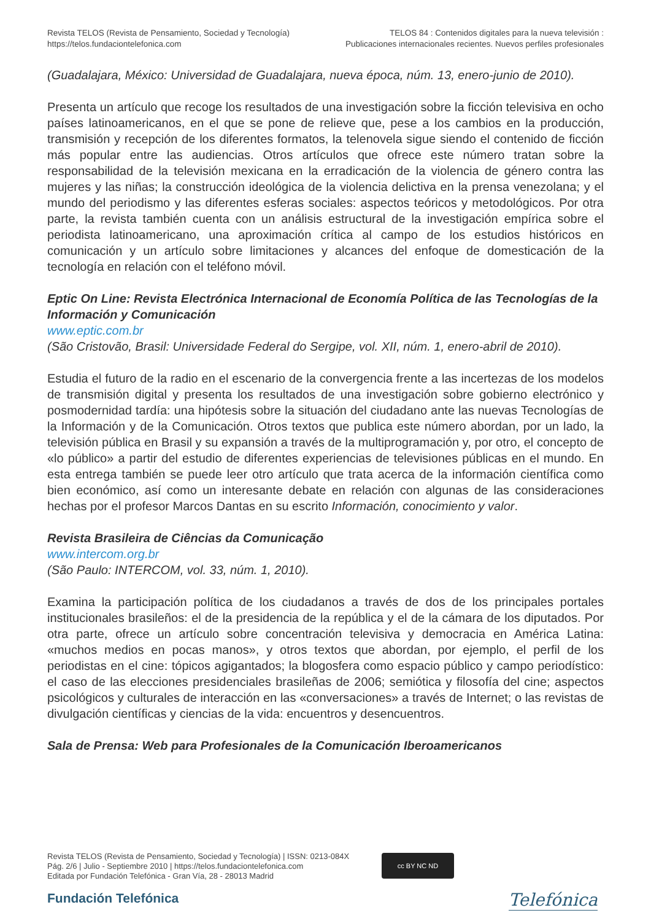Revista TELOS (Revista de Pensamiento, Sociedad y Tecnología)
https://telos.fundaciontelefonica.com
TELOS 84 : Contenidos digitales para la nueva televisión :
Publicaciones internacionales recientes. Nuevos perfiles profesionales
(Guadalajara, México: Universidad de Guadalajara, nueva época, núm. 13, enero-junio de 2010).
Presenta un artículo que recoge los resultados de una investigación sobre la ficción televisiva en ocho países latinoamericanos, en el que se pone de relieve que, pese a los cambios en la producción, transmisión y recepción de los diferentes formatos, la telenovela sigue siendo el contenido de ficción más popular entre las audiencias. Otros artículos que ofrece este número tratan sobre la responsabilidad de la televisión mexicana en la erradicación de la violencia de género contra las mujeres y las niñas; la construcción ideológica de la violencia delictiva en la prensa venezolana; y el mundo del periodismo y las diferentes esferas sociales: aspectos teóricos y metodológicos. Por otra parte, la revista también cuenta con un análisis estructural de la investigación empírica sobre el periodista latinoamericano, una aproximación crítica al campo de los estudios históricos en comunicación y un artículo sobre limitaciones y alcances del enfoque de domesticación de la tecnología en relación con el teléfono móvil.
Eptic On Line: Revista Electrónica Internacional de Economía Política de las Tecnologías de la Información y Comunicación
www.eptic.com.br
(São Cristovão, Brasil: Universidade Federal do Sergipe, vol. XII, núm. 1, enero-abril de 2010).
Estudia el futuro de la radio en el escenario de la convergencia frente a las incertezas de los modelos de transmisión digital y presenta los resultados de una investigación sobre gobierno electrónico y posmodernidad tardía: una hipótesis sobre la situación del ciudadano ante las nuevas Tecnologías de la Información y de la Comunicación. Otros textos que publica este número abordan, por un lado, la televisión pública en Brasil y su expansión a través de la multiprogramación y, por otro, el concepto de «lo público» a partir del estudio de diferentes experiencias de televisiones públicas en el mundo. En esta entrega también se puede leer otro artículo que trata acerca de la información científica como bien económico, así como un interesante debate en relación con algunas de las consideraciones hechas por el profesor Marcos Dantas en su escrito Información, conocimiento y valor.
Revista Brasileira de Ciências da Comunicação
www.intercom.org.br
(São Paulo: INTERCOM, vol. 33, núm. 1, 2010).
Examina la participación política de los ciudadanos a través de dos de los principales portales institucionales brasileños: el de la presidencia de la república y el de la cámara de los diputados. Por otra parte, ofrece un artículo sobre concentración televisiva y democracia en América Latina: «muchos medios en pocas manos», y otros textos que abordan, por ejemplo, el perfil de los periodistas en el cine: tópicos agigantados; la blogosfera como espacio público y campo periodístico: el caso de las elecciones presidenciales brasileñas de 2006; semiótica y filosofía del cine; aspectos psicológicos y culturales de interacción en las «conversaciones» a través de Internet; o las revistas de divulgación científicas y ciencias de la vida: encuentros y desencuentros.
Sala de Prensa: Web para Profesionales de la Comunicación Iberoamericanos
Revista TELOS (Revista de Pensamiento, Sociedad y Tecnología) | ISSN: 0213-084X
Pág. 2/6 | Julio - Septiembre 2010 | https://telos.fundaciontelefonica.com
Editada por Fundación Telefónica - Gran Vía, 28 - 28013 Madrid
cc BY NC ND
Fundación Telefónica
Telefónica